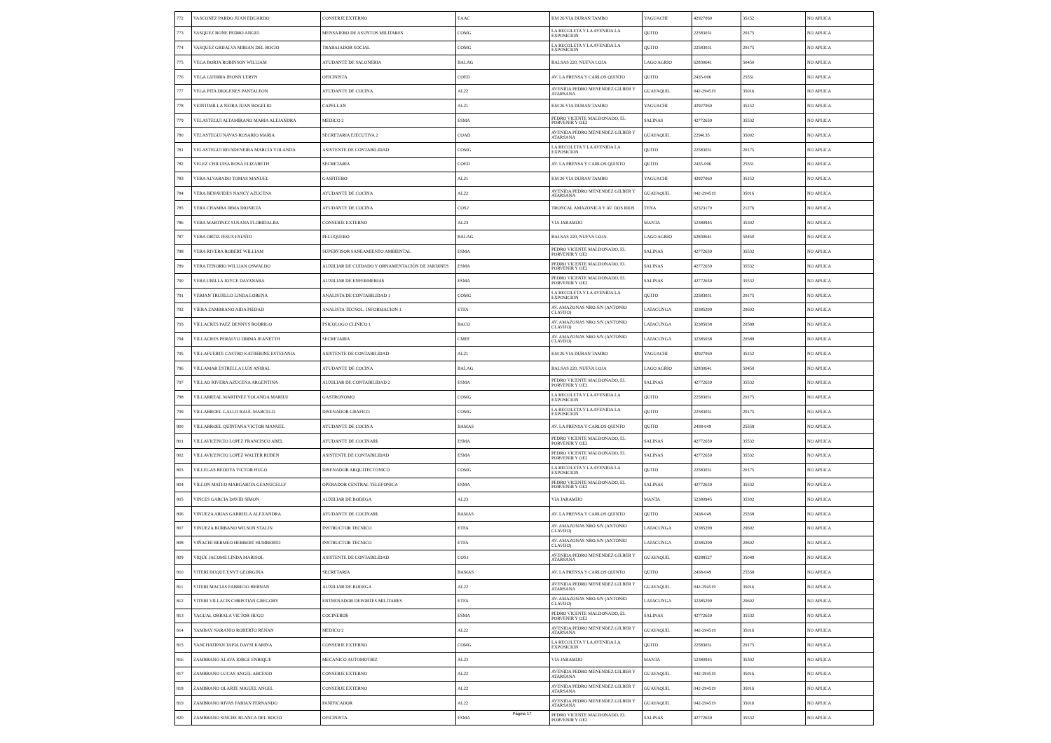| 772 | VASCONEZ PARDO JUAN EDUARDO | CONSERJE EXTERNO | EAAC | KM 26 VIA DURAN TAMBO | YAGUACHI | 42927060 | 35152 | NO APLICA |
| 773 | VASQUEZ BONE PEDRO ANGEL | MENSAJERO DE ASUNTOS MILITARES | COMG | LA RECOLETA Y LA AVENIDA LA EXPOSICION | QUITO | 22583031 | 20175 | NO APLICA |
| 774 | VASQUEZ GRIJALVA MIRIAN DEL ROCIO | TRABAJADOR SOCIAL | COMG | LA RECOLETA Y LA AVENIDA LA EXPOSICION | QUITO | 22583031 | 20175 | NO APLICA |
| 775 | VEGA BORJA ROBINSON WILLIAM | AYUDANTE DE SALONERIA | BALAG | BALSAS 220, NUEVA LOJA | LAGO AGRIO | 62830641 | 50450 | NO APLICA |
| 776 | VEGA GUERRA JHONN LERYN | OFICINISTA | COED | AV. LA PRENSA Y CARLOS QUINTO | QUITO | 2435-006 | 25551 | NO APLICA |
| 777 | VEGA PITA DIOGENES PANTALEON | AYUDANTE DE COCINA | AL22 | AVENIDA PEDRO MENENDEZ GILBER Y ATARSANA | GUAYAQUIL | 042-294519 | 35016 | NO APLICA |
| 778 | VEINTIMILLA NEIRA JUAN ROGELIO | CAPELLAN | AL21 | KM 26 VIA DURAN TAMBO | YAGUACHI | 42927060 | 35152 | NO APLICA |
| 779 | VELASTEGUI ALTAMIRANO MARIA ALEJANDRA | MEDICO 2 | ESMA | PEDRO VICENTE MALDONADO, EL PORVENIR Y OE2 | SALINAS | 42772659 | 35532 | NO APLICA |
| 780 | VELASTEGUI NAVAS ROSARIO MARIA | SECRETARIA EJECUTIVA 2 | COAD | AVENIDA PEDRO MENENDEZ GILBER Y ATARSANA | GUAYAQUIL | 2294135 | 35002 | NO APLICA |
| 781 | VELASTEGUI RIVADENEIRA MARCIA YOLANDA | ASISTENTE DE CONTABILIDAD | COMG | LA RECOLETA Y LA AVENIDA LA EXPOSICION | QUITO | 22583031 | 20175 | NO APLICA |
| 782 | VELEZ CHILUISA ROSA ELIZABETH | SECRETARIA | COED | AV. LA PRENSA Y CARLOS QUINTO | QUITO | 2435-006 | 25551 | NO APLICA |
| 783 | VERA ALVARADO TOMAS MANUEL | GASFITERO | AL21 | KM 26 VIA DURAN TAMBO | YAGUACHI | 42927060 | 35152 | NO APLICA |
| 784 | VERA BENAVIDES NANCY AZUCENA | AYUDANTE DE COCINA | AL22 | AVENIDA PEDRO MENENDEZ GILBER Y ATARSANA | GUAYAQUIL | 042-294519 | 35016 | NO APLICA |
| 785 | VERA CHAMBA IRMA DIONICIA | AYUDANTE DE COCINA | COS2 | TRONCAL AMAZONICA Y AV. DOS RIOS | TENA | 62323170 | 21276 | NO APLICA |
| 786 | VERA MARTINEZ SUSANA FLORIDALBA | CONSERJE EXTERNO | AL23 | VIA JARAMIJO | MANTA | 52380945 | 35302 | NO APLICA |
| 787 | VERA ORTIZ JESUS FAUSTO | PELUQUERO | BALAG | BALSAS 220, NUEVA LOJA | LAGO AGRIO | 62830641 | 50450 | NO APLICA |
| 788 | VERA RIVERA ROBERT WILLIAM | SUPERVISOR SANEAMIENTO AMBIENTAL | ESMA | PEDRO VICENTE MALDONADO, EL PORVENIR Y OE2 | SALINAS | 42772659 | 35532 | NO APLICA |
| 789 | VERA TENORIO WILLIAN OSWALDO | AUXILIAR DE CUIDADO Y ORNAMENTACIÓN DE JARDINES | ESMA | PEDRO VICENTE MALDONADO, EL PORVENIR Y OE2 | SALINAS | 42772659 | 35532 | NO APLICA |
| 790 | VERA UBILLA JOYCE DAYANARA | AUXILIAR DE ENFERMERIA$ | ESMA | PEDRO VICENTE MALDONADO, EL PORVENIR Y OE2 | SALINAS | 42772659 | 35532 | NO APLICA |
| 791 | VERJAN TRUJILLO LINDA LORENA | ANALISTA DE CONTABILIDAD 1 | COMG | LA RECOLETA Y LA AVENIDA LA EXPOSICION | QUITO | 22583031 | 20175 | NO APLICA |
| 792 | VIERA ZAMBRANO AIDA PIEDAD | ANALISTA TECNOL. INFORMACION 1 | ETFA | AV. AMAZONAS NRO.S/N (ANTONIO CLAVIJO) | LATACUNGA | 32385299 | 20602 | NO APLICA |
| 793 | VILLACRES PAEZ DENNYS RODRIGO | PSICOLOGO CLINICO 1 | BACO | AV. AMAZONAS NRO.S/N (ANTONIO CLAVIJO) | LATACUNGA | 32385038 | 20589 | NO APLICA |
| 794 | VILLACRES PERALVO DIRMA JEANETTH | SECRETARIA | CMEF | AV. AMAZONAS NRO.S/N (ANTONIO CLAVIJO) | LATACUNGA | 32385038 | 20589 | NO APLICA |
| 795 | VILLAFUERTE CASTRO KATHERINE ESTEFANIA | ASISTENTE DE CONTABILIDAD | AL21 | KM 26 VIA DURAN TAMBO | YAGUACHI | 42927060 | 35152 | NO APLICA |
| 796 | VILLAMAR ESTRELLA LUIS ANIBAL | AYUDANTE DE COCINA | BALAG | BALSAS 220, NUEVA LOJA | LAGO AGRIO | 62830641 | 50450 | NO APLICA |
| 797 | VILLAO RIVERA AZUCENA ARGENTINA | AUXILIAR DE CONTABILIDAD 2 | ESMA | PEDRO VICENTE MALDONADO, EL PORVENIR Y OE2 | SALINAS | 42772659 | 35532 | NO APLICA |
| 798 | VILLARREAL MARTINEZ YOLANDA MARILU | GASTRONOMO | COMG | LA RECOLETA Y LA AVENIDA LA EXPOSICION | QUITO | 22583031 | 20175 | NO APLICA |
| 799 | VILLARROEL GALLO RAUL MARCELO | DISENADOR GRAFICO | COMG | LA RECOLETA Y LA AVENIDA LA EXPOSICION | QUITO | 22583031 | 20175 | NO APLICA |
| 800 | VILLARROEL QUINTANA VICTOR MANUEL | AYUDANTE DE COCINA | BAMAS | AV. LA PRENSA Y CARLOS QUINTO | QUITO | 2438-049 | 25558 | NO APLICA |
| 801 | VILLAVICENCIO LOPEZ FRANCISCO ABEL | AYUDANTE DE COCINA$$ | ESMA | PEDRO VICENTE MALDONADO, EL PORVENIR Y OE2 | SALINAS | 42772659 | 35532 | NO APLICA |
| 802 | VILLAVICENCIO LOPEZ WALTER RUBEN | ASISTENTE DE CONTABILIDAD | ESMA | PEDRO VICENTE MALDONADO, EL PORVENIR Y OE2 | SALINAS | 42772659 | 35532 | NO APLICA |
| 803 | VILLEGAS BEDOYA VICTOR HUGO | DISENADOR ARQUITECTONICO | COMG | LA RECOLETA Y LA AVENIDA LA EXPOSICION | QUITO | 22583031 | 20175 | NO APLICA |
| 804 | VILLON MATEO MARGARITA GEANUCELLY | OPERADOR CENTRAL TELEFONICA | ESMA | PEDRO VICENTE MALDONADO, EL PORVENIR Y OE2 | SALINAS | 42772659 | 35532 | NO APLICA |
| 805 | VINCES GARCIA DAVID SIMON | AUXILIAR DE BODEGA | AL23 | VIA JARAMIJO | MANTA | 52380945 | 35302 | NO APLICA |
| 806 | VINUEZA ARIAS GABRIELA ALEXANDRA | AYUDANTE DE COCINA$$ | BAMAS | AV. LA PRENSA Y CARLOS QUINTO | QUITO | 2438-049 | 25558 | NO APLICA |
| 807 | VINUEZA BURBANO WILSON STALIN | INSTRUCTOR TECNICO | ETFA | AV. AMAZONAS NRO.S/N (ANTONIO CLAVIJO) | LATACUNGA | 32385299 | 20602 | NO APLICA |
| 808 | VIÑACHI BERMEO HERBERT HUMBERTO | INSTRUCTOR TECNICO | ETFA | AV. AMAZONAS NRO.S/N (ANTONIO CLAVIJO) | LATACUNGA | 32385299 | 20602 | NO APLICA |
| 809 | VIQUE JACOME LINDA MARISOL | ASISTENTE DE CONTABILIDAD | COS1 | AVENIDA PEDRO MENENDEZ GILBER Y ATARSANA | GUAYAQUIL | 42288527 | 35049 | NO APLICA |
| 810 | VITERI DUQUE ENYT GEORGINA | SECRETARIA | BAMAS | AV. LA PRENSA Y CARLOS QUINTO | QUITO | 2438-049 | 25558 | NO APLICA |
| 811 | VITERI MACIAS FABRICIO HERNAN | AUXILIAR DE BODEGA | AL22 | AVENIDA PEDRO MENENDEZ GILBER Y ATARSANA | GUAYAQUIL | 042-294519 | 35016 | NO APLICA |
| 812 | VITERI VILLACIS CHRISTIAN GREGORY | ENTRENADOR DEPORTES MILITARES | ETFA | AV. AMAZONAS NRO.S/N (ANTONIO CLAVIJO) | LATACUNGA | 32385299 | 20602 | NO APLICA |
| 813 | YAGUAL ORRALA VICTOR HUGO | COCINERO$ | ESMA | PEDRO VICENTE MALDONADO, EL PORVENIR Y OE2 | SALINAS | 42772659 | 35532 | NO APLICA |
| 814 | YAMBAY NARANJO ROBERTO RENAN | MEDICO 2 | AL22 | AVENIDA PEDRO MENENDEZ GILBER Y ATARSANA | GUAYAQUIL | 042-294519 | 35016 | NO APLICA |
| 815 | YANCHATIPAN TAPIA DAYSI KARINA | CONSERJE EXTERNO | COMG | LA RECOLETA Y LA AVENIDA LA EXPOSICION | QUITO | 22583031 | 20175 | NO APLICA |
| 816 | ZAMBRANO ALAVA JORGE ENRIQUE | MECANICO AUTOMOTRIZ | AL23 | VIA JARAMIJO | MANTA | 52380945 | 35302 | NO APLICA |
| 817 | ZAMBRANO LUCAS ANGEL ARCESIO | CONSERJE EXTERNO | AL22 | AVENIDA PEDRO MENENDEZ GILBER Y ATARSANA | GUAYAQUIL | 042-294519 | 35016 | NO APLICA |
| 818 | ZAMBRANO OLARTE MIGUEL ANGEL | CONSERJE EXTERNO | AL22 | AVENIDA PEDRO MENENDEZ GILBER Y ATARSANA | GUAYAQUIL | 042-294519 | 35016 | NO APLICA |
| 819 | ZAMBRANO RIVAS FABIAN FERNANDO | PANIFICADOR | AL22 | AVENIDA PEDRO MENENDEZ GILBER Y ATARSANA | GUAYAQUIL | 042-294519 | 35016 | NO APLICA |
| 820 | ZAMBRANO SINCHE BLANCA DEL ROCIO | OFICINISTA | ESMA | PEDRO VICENTE MALDONADO, EL PORVENIR Y OE2 | SALINAS | 42772659 | 35532 | NO APLICA |
Página 17